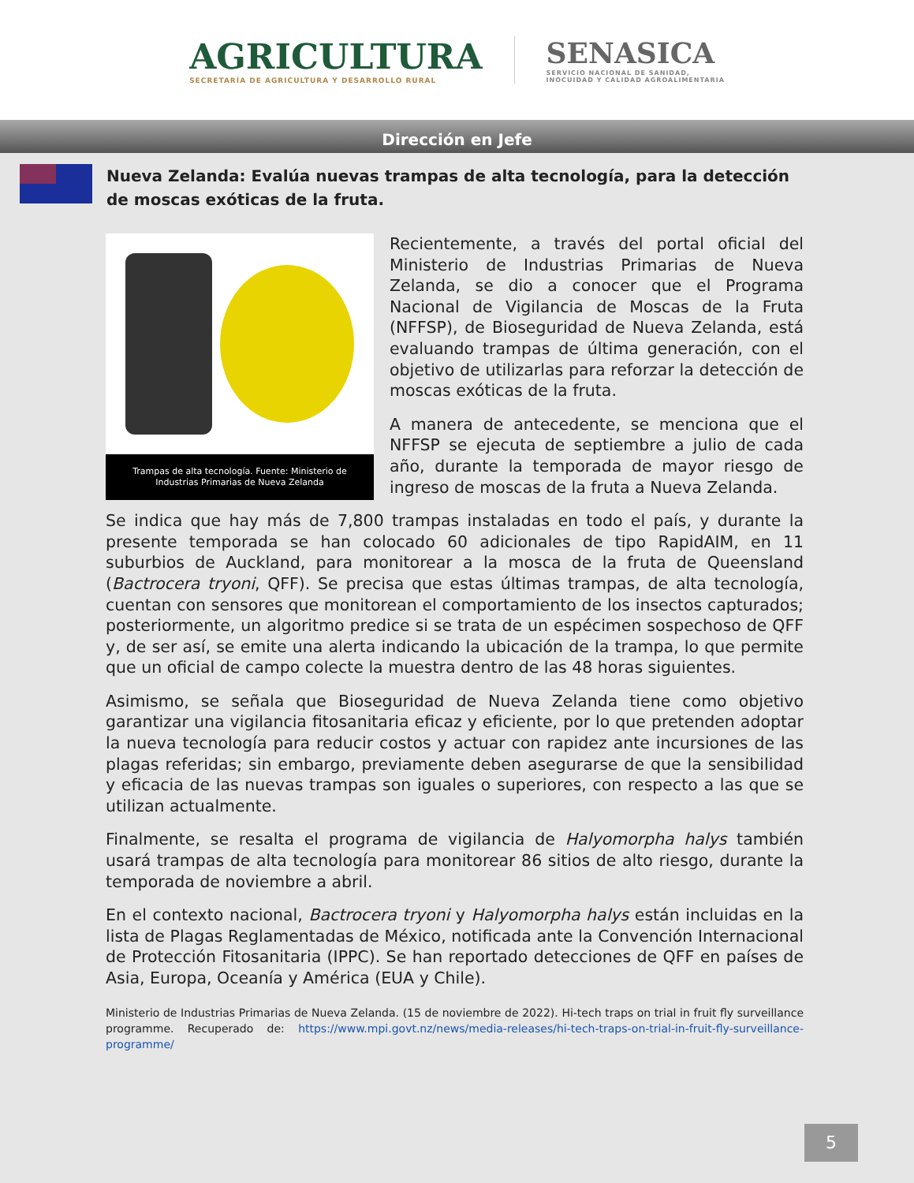AGRICULTURA
SECRETARÍA DE AGRICULTURA Y DESARROLLO RURAL
SENASICA
SERVICIO NACIONAL DE SANIDAD,
INOCUIDAD Y CALIDAD AGROALIMENTARIA
Dirección en Jefe
Nueva Zelanda: Evalúa nuevas trampas de alta tecnología, para la detección de moscas exóticas de la fruta.
Trampas de alta tecnología. Fuente: Ministerio de Industrias Primarias de Nueva Zelanda
Recientemente, a través del portal oficial del Ministerio de Industrias Primarias de Nueva Zelanda, se dio a conocer que el Programa Nacional de Vigilancia de Moscas de la Fruta (NFFSP), de Bioseguridad de Nueva Zelanda, está evaluando trampas de última generación, con el objetivo de utilizarlas para reforzar la detección de moscas exóticas de la fruta.
A manera de antecedente, se menciona que el NFFSP se ejecuta de septiembre a julio de cada año, durante la temporada de mayor riesgo de ingreso de moscas de la fruta a Nueva Zelanda.
Se indica que hay más de 7,800 trampas instaladas en todo el país, y durante la presente temporada se han colocado 60 adicionales de tipo RapidAIM, en 11 suburbios de Auckland, para monitorear a la mosca de la fruta de Queensland (Bactrocera tryoni, QFF). Se precisa que estas últimas trampas, de alta tecnología, cuentan con sensores que monitorean el comportamiento de los insectos capturados; posteriormente, un algoritmo predice si se trata de un espécimen sospechoso de QFF y, de ser así, se emite una alerta indicando la ubicación de la trampa, lo que permite que un oficial de campo colecte la muestra dentro de las 48 horas siguientes.
Asimismo, se señala que Bioseguridad de Nueva Zelanda tiene como objetivo garantizar una vigilancia fitosanitaria eficaz y eficiente, por lo que pretenden adoptar la nueva tecnología para reducir costos y actuar con rapidez ante incursiones de las plagas referidas; sin embargo, previamente deben asegurarse de que la sensibilidad y eficacia de las nuevas trampas son iguales o superiores, con respecto a las que se utilizan actualmente.
Finalmente, se resalta el programa de vigilancia de Halyomorpha halys también usará trampas de alta tecnología para monitorear 86 sitios de alto riesgo, durante la temporada de noviembre a abril.
En el contexto nacional, Bactrocera tryoni y Halyomorpha halys están incluidas en la lista de Plagas Reglamentadas de México, notificada ante la Convención Internacional de Protección Fitosanitaria (IPPC). Se han reportado detecciones de QFF en países de Asia, Europa, Oceanía y América (EUA y Chile).
Ministerio de Industrias Primarias de Nueva Zelanda. (15 de noviembre de 2022). Hi-tech traps on trial in fruit fly surveillance programme. Recuperado de: https://www.mpi.govt.nz/news/media-releases/hi-tech-traps-on-trial-in-fruit-fly-surveillance-programme/
5